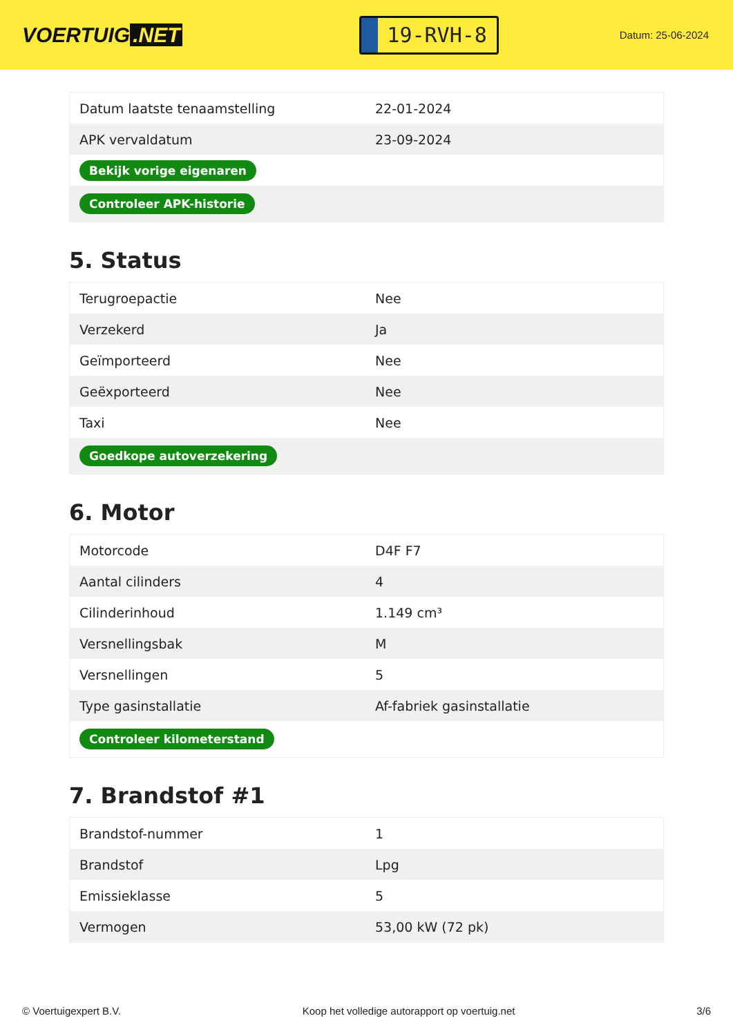VOERTUIG.NET
19-RVH-8
Datum: 25-06-2024
| Datum laatste tenaamstelling | 22-01-2024 |
| APK vervaldatum | 23-09-2024 |
| Bekijk vorige eigenaren | |
| Controleer APK-historie | |
5. Status
| Terugroepactie | Nee |
| Verzekerd | Ja |
| Geïmporteerd | Nee |
| Geëxporteerd | Nee |
| Taxi | Nee |
| Goedkope autoverzekering | |
6. Motor
| Motorcode | D4F F7 |
| Aantal cilinders | 4 |
| Cilinderinhoud | 1.149 cm³ |
| Versnellingsbak | M |
| Versnellingen | 5 |
| Type gasinstallatie | Af-fabriek gasinstallatie |
| Controleer kilometerstand | |
7. Brandstof #1
| Brandstof-nummer | 1 |
| Brandstof | Lpg |
| Emissieklasse | 5 |
| Vermogen | 53,00 kW (72 pk) |
© Voertuigexpert B.V. Koop het volledige autorapport op voertuig.net 3/6